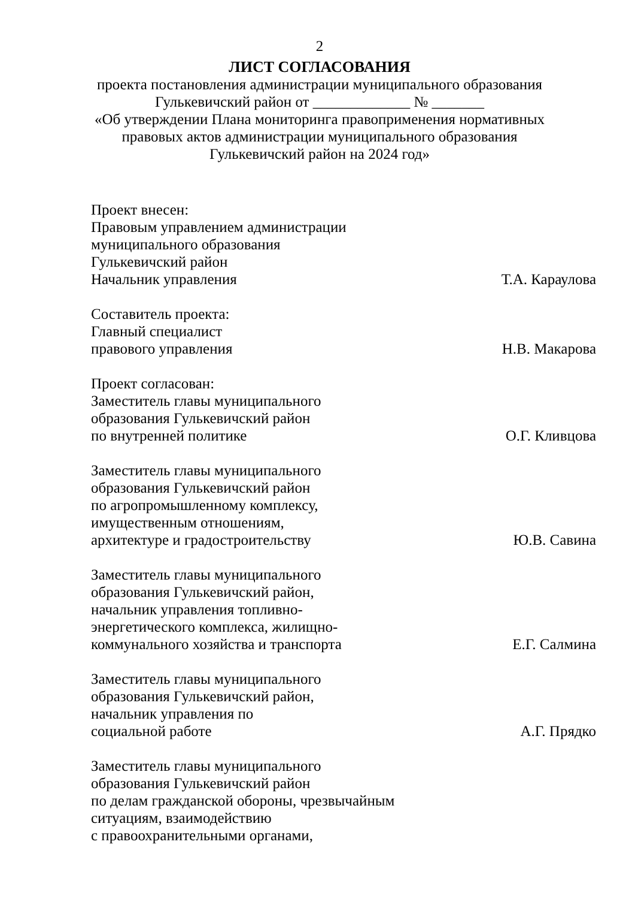2
ЛИСТ СОГЛАСОВАНИЯ
проекта постановления администрации муниципального образования
Гулькевичский район от _____________ № _______
«Об утверждении Плана мониторинга правоприменения нормативных
правовых актов администрации муниципального образования
Гулькевичский район на 2024 год»
Проект внесен:
Правовым управлением администрации
муниципального образования
Гулькевичский район
Начальник управления Т.А. Караулова
Составитель проекта:
Главный специалист
правового управления Н.В. Макарова
Проект согласован:
Заместитель главы муниципального
образования Гулькевичский район
по внутренней политике О.Г. Кливцова
Заместитель главы муниципального
образования Гулькевичский район
по агропромышленному комплексу,
имущественным отношениям,
архитектуре и градостроительству Ю.В. Савина
Заместитель главы муниципального
образования Гулькевичский район,
начальник управления топливно-
энергетического комплекса, жилищно-
коммунального хозяйства и транспорта Е.Г. Салмина
Заместитель главы муниципального
образования Гулькевичский район,
начальник управления по
социальной работе А.Г. Прядко
Заместитель главы муниципального
образования Гулькевичский район
по делам гражданской обороны, чрезвычайным
ситуациям, взаимодействию
с правоохранительными органами,